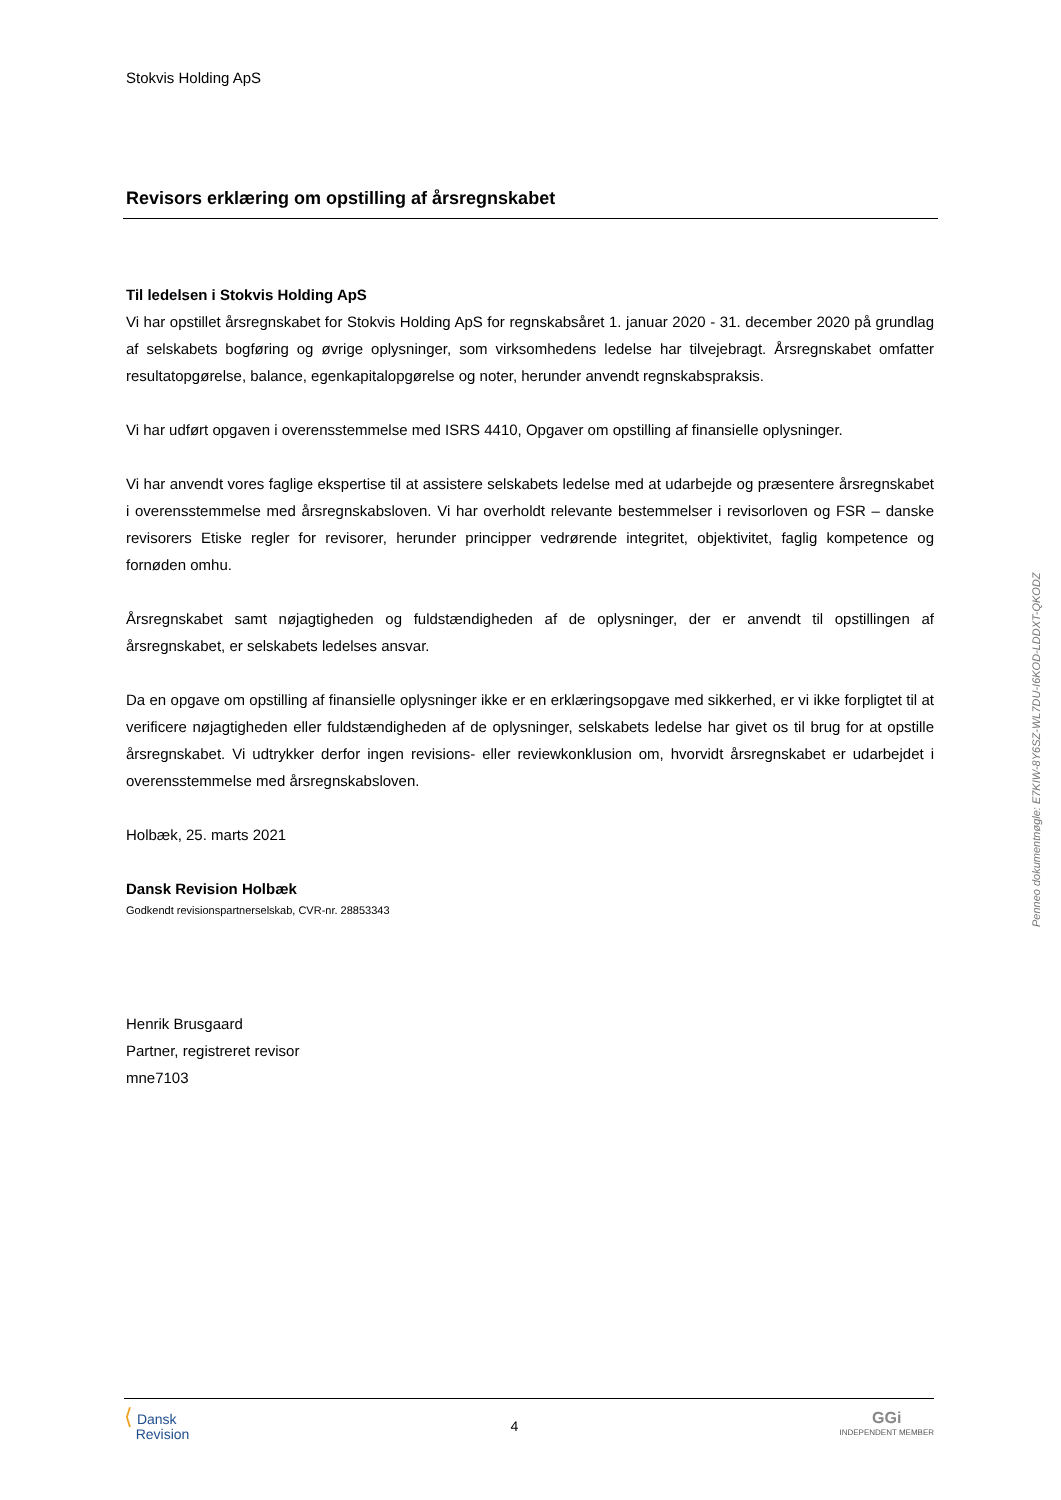Stokvis Holding ApS
Revisors erklæring om opstilling af årsregnskabet
Til ledelsen i Stokvis Holding ApS
Vi har opstillet årsregnskabet for Stokvis Holding ApS for regnskabsåret 1. januar 2020 - 31. december 2020 på grundlag af selskabets bogføring og øvrige oplysninger, som virksomhedens ledelse har tilvejebragt. Årsregnskabet omfatter resultatopgørelse, balance, egenkapitalopgørelse og noter, herunder anvendt regnskabspraksis.
Vi har udført opgaven i overensstemmelse med ISRS 4410, Opgaver om opstilling af finansielle oplysninger.
Vi har anvendt vores faglige ekspertise til at assistere selskabets ledelse med at udarbejde og præsentere årsregnskabet i overensstemmelse med årsregnskabsloven. Vi har overholdt relevante bestemmelser i revisorloven og FSR – danske revisorers Etiske regler for revisorer, herunder principper vedrørende integritet, objektivitet, faglig kompetence og fornøden omhu.
Årsregnskabet samt nøjagtigheden og fuldstændigheden af de oplysninger, der er anvendt til opstillingen af årsregnskabet, er selskabets ledelses ansvar.
Da en opgave om opstilling af finansielle oplysninger ikke er en erklæringsopgave med sikkerhed, er vi ikke forpligtet til at verificere nøjagtigheden eller fuldstændigheden af de oplysninger, selskabets ledelse har givet os til brug for at opstille årsregnskabet. Vi udtrykker derfor ingen revisions- eller reviewkonklusion om, hvorvidt årsregnskabet er udarbejdet i overensstemmelse med årsregnskabsloven.
Holbæk, 25. marts 2021
Dansk Revision Holbæk
Godkendt revisionspartnerselskab, CVR-nr. 28853343
Henrik Brusgaard
Partner, registreret revisor
mne7103
Penneo dokumentnøgle: E7KIW-8Y6SZ-WL7DU-I6KOD-LDDXT-QKODZ
⟨ Dansk
Revision
4
GGi
INDEPENDENT MEMBER